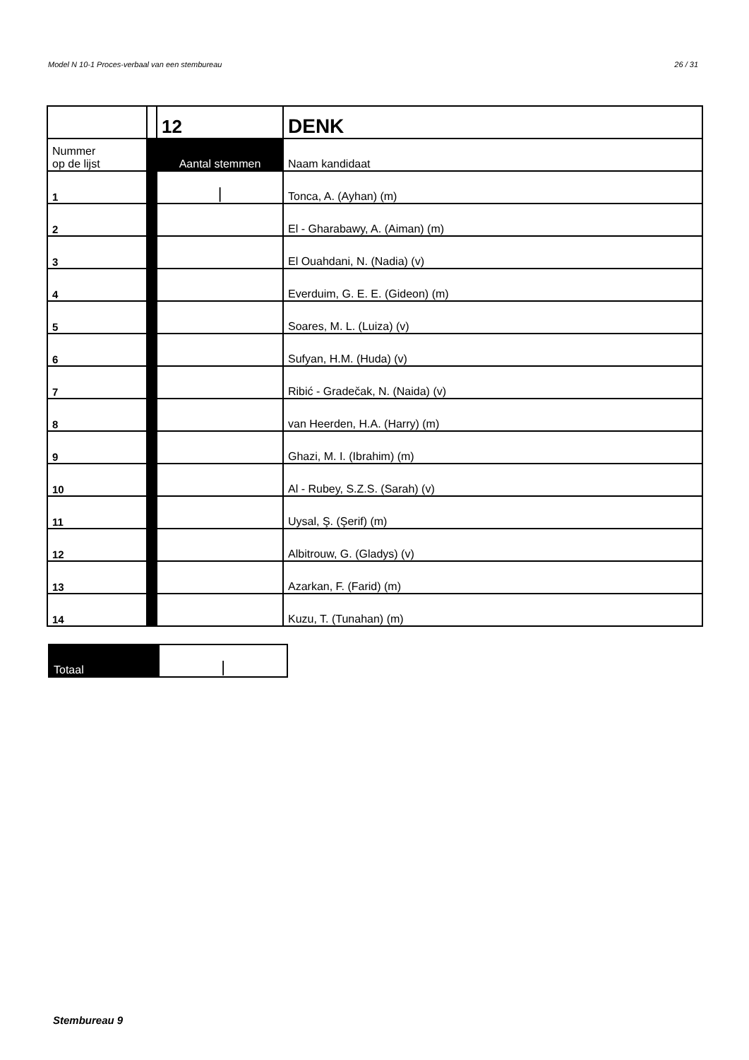Model N 10-1 Proces-verbaal van een stembureau 26 / 31
| | | 12 | DENK |
| Nummer op de lijst | | Aantal stemmen | Naam kandidaat |
| 1 | | / | Tonca, A. (Ayhan) (m) |
| 2 | | | El - Gharabawy, A. (Aiman) (m) |
| 3 | | | El Ouahdani, N. (Nadia) (v) |
| 4 | | | Everduim, G. E. E. (Gideon) (m) |
| 5 | | | Soares, M. L. (Luiza) (v) |
| 6 | | | Sufyan, H.M. (Huda) (v) |
| 7 | | | Ribić - Gradečak, N. (Naida) (v) |
| 8 | | | van Heerden, H.A. (Harry) (m) |
| 9 | | | Ghazi, M. I. (Ibrahim) (m) |
| 10 | | | Al - Rubey, S.Z.S. (Sarah) (v) |
| 11 | | | Uysal, Ş. (Şerif) (m) |
| 12 | | | Albitrouw, G. (Gladys) (v) |
| 13 | | | Azarkan, F. (Farid) (m) |
| 14 | | | Kuzu, T. (Tunahan) (m) |
| Totaal | / |
Stembureau 9